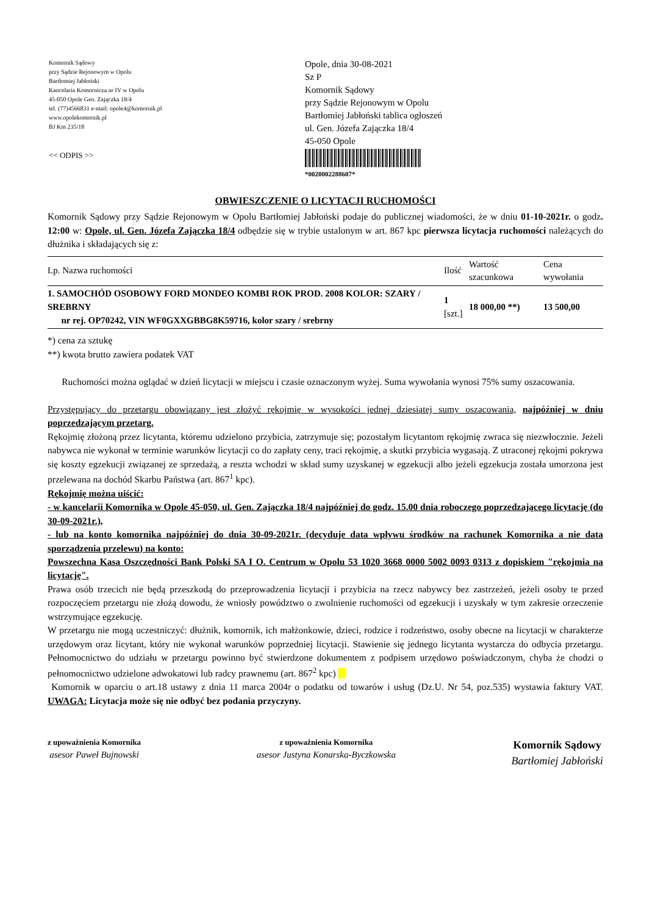Komornik Sądowy
przy Sądzie Rejonowym w Opolu
Bartłomiej Jabłoński
Kancelaria Komornicza nr IV w Opolu
45-050 Opole Gen. Zajączka 18/4
tel. (77)4566831 e-mail: opole4@komornik.pl
www.opolekomornik.pl
BJ Km 235/18
<< ODPIS >>
Opole, dnia 30-08-2021
Sz P
Komornik Sądowy
przy Sądzie Rejonowym w Opolu
Bartłomiej Jabłoński tablica ogłoszeń
ul. Gen. Józefa Zajączka 18/4
45-050 Opole
*0020002288607*
OBWIESZCZENIE O LICYTACJI RUCHOMOŚCI
Komornik Sądowy przy Sądzie Rejonowym w Opolu Bartłomiej Jabłoński podaje do publicznej wiadomości, że w dniu 01-10-2021r. o godz. 12:00 w: Opole, ul. Gen. Józefa Zajączka 18/4 odbędzie się w trybie ustalonym w art. 867 kpc pierwsza licytacja ruchomości należących do dłużnika i składających się z:
| Lp. Nazwa ruchomości | Ilość | Wartość szacunkowa | Cena wywołania |
| --- | --- | --- | --- |
| 1. SAMOCHÓD OSOBOWY FORD MONDEO KOMBI ROK PROD. 2008 KOLOR: SZARY / SREBRNY nr rej. OP70242, VIN WF0GXXGBBG8K59716, kolor szary / srebrny | 1 [szt.] | 18 000,00 **) | 13 500,00 |
*) cena za sztukę
**) kwota brutto zawiera podatek VAT
Ruchomości można oglądać w dzień licytacji w miejscu i czasie oznaczonym wyżej. Suma wywołania wynosi 75% sumy oszacowania.
Przystępujący do przetargu obowiązany jest złożyć rękojmię w wysokości jednej dziesiątej sumy oszacowania, najpóźniej w dniu poprzedzającym przetarg.
Rękojmię złożoną przez licytanta, któremu udzielono przybicia, zatrzymuje się; pozostałym licytantom rękojmię zwraca się niezwłocznie. Jeżeli nabywca nie wykonał w terminie warunków licytacji co do zapłaty ceny, traci rękojmię, a skutki przybicia wygasają. Z utraconej rękojmi pokrywa się koszty egzekucji związanej ze sprzedażą, a reszta wchodzi w skład sumy uzyskanej w egzekucji albo jeżeli egzekucja została umorzona jest przelewana na dochód Skarbu Państwa (art. 867<sup>1</sup> kpc).
Rękojmię można uiścić:
- w kancelarii Komornika w Opole 45-050, ul. Gen. Zajączka 18/4 najpóźniej do godz. 15.00 dnia roboczego poprzedzającego licytację (do 30-09-2021r.),
- lub na konto komornika najpóźniej do dnia 30-09-2021r. (decyduje data wpływu środków na rachunek Komornika a nie data sporządzenia przelewu) na konto:
Powszechna Kasa Oszczędności Bank Polski SA I O. Centrum w Opolu 53 1020 3668 0000 5002 0093 0313 z dopiskiem "rękojmia na licytację".
Prawa osób trzecich nie będą przeszkodą do przeprowadzenia licytacji i przybicia na rzecz nabywcy bez zastrzeżeń, jeżeli osoby te przed rozpoczęciem przetargu nie złożą dowodu, że wniosły powództwo o zwolnienie ruchomości od egzekucji i uzyskały w tym zakresie orzeczenie wstrzymujące egzekucję.
W przetargu nie mogą uczestniczyć: dłużnik, komornik, ich małżonkowie, dzieci, rodzice i rodzeństwo, osoby obecne na licytacji w charakterze urzędowym oraz licytant, który nie wykonał warunków poprzedniej licytacji. Stawienie się jednego licytanta wystarcza do odbycia przetargu. Pełnomocnictwo do udziału w przetargu powinno być stwierdzone dokumentem z podpisem urzędowo poświadczonym, chyba że chodzi o pełnomocnictwo udzielone adwokatowi lub radcy prawnemu (art. 867<sup>2</sup> kpc)
Komornik w oparciu o art.18 ustawy z dnia 11 marca 2004r o podatku od towarów i usług (Dz.U. Nr 54, poz.535) wystawia faktury VAT. UWAGA: Licytacja może się nie odbyć bez podania przyczyny.
z upoważnienia Komornika
asesor Paweł Bujnowski
z upoważnienia Komornika
asesor Justyna Konarska-Byczkowska
Komornik Sądowy
Bartłomiej Jabłoński